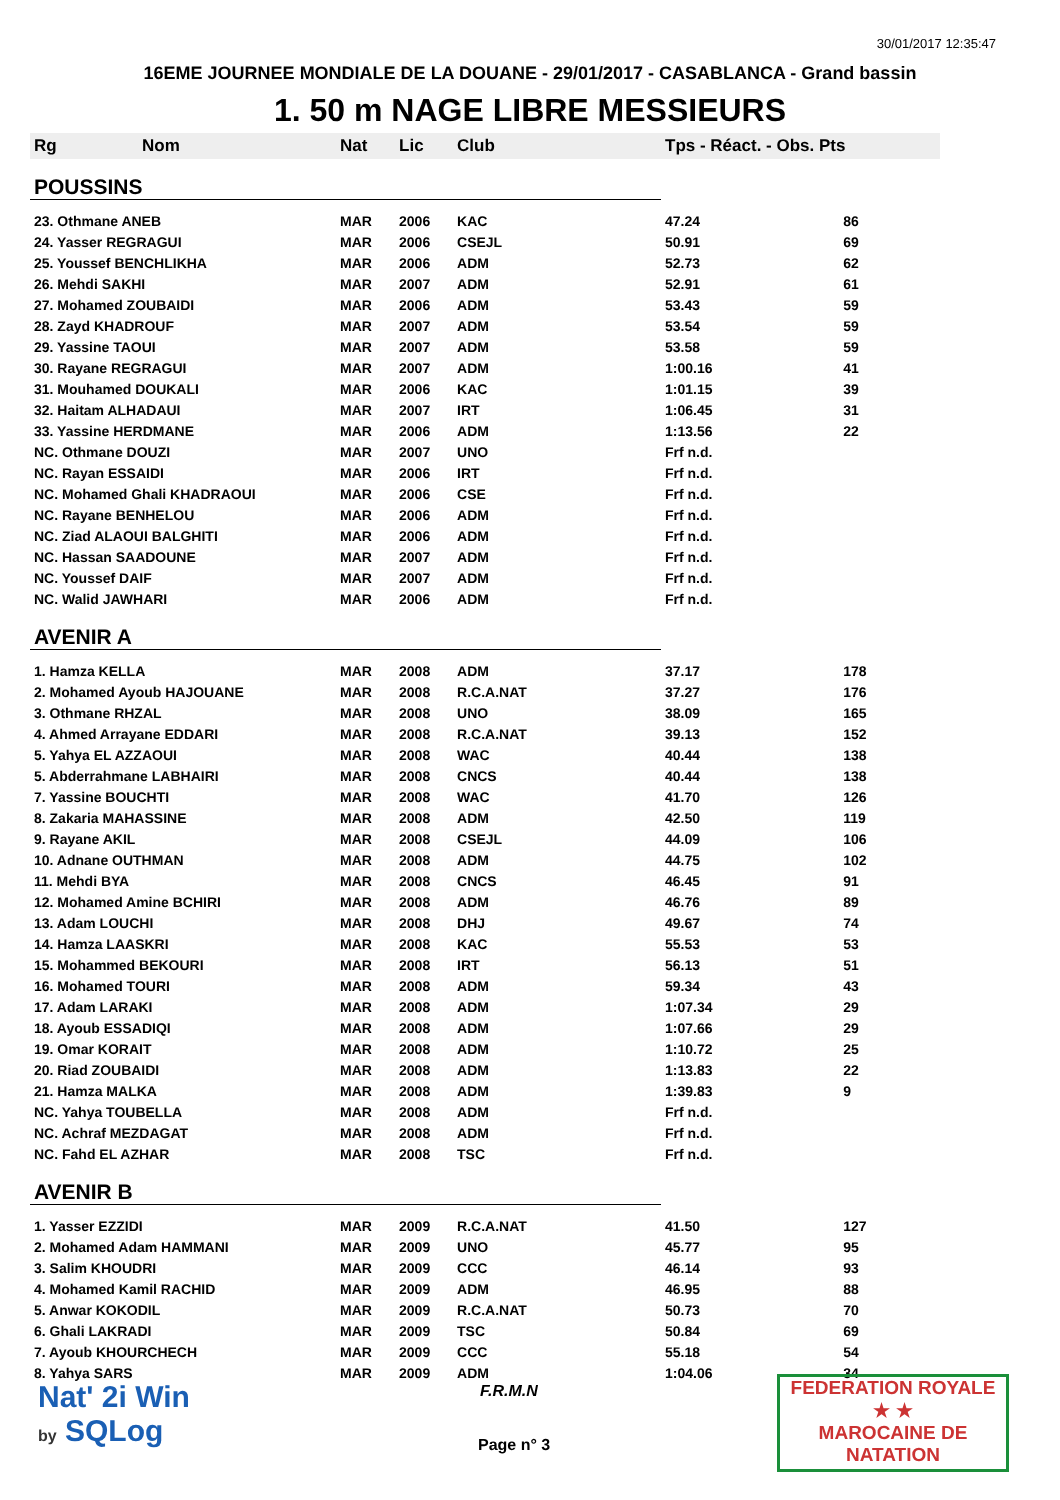30/01/2017 12:35:47
16EME JOURNEE MONDIALE DE LA DOUANE - 29/01/2017 - CASABLANCA - Grand bassin
1. 50 m NAGE LIBRE MESSIEURS
| Rg | Nom | Nat | Lic | Club | Tps - Réact. - Obs. Pts | |
| --- | --- | --- | --- | --- | --- | --- |
| POUSSINS | | | | | | |
| 23. Othmane ANEB | | MAR | 2006 | KAC | 47.24 | 86 |
| 24. Yasser REGRAGUI | | MAR | 2006 | CSEJL | 50.91 | 69 |
| 25. Youssef BENCHLIKHA | | MAR | 2006 | ADM | 52.73 | 62 |
| 26. Mehdi SAKHI | | MAR | 2007 | ADM | 52.91 | 61 |
| 27. Mohamed ZOUBAIDI | | MAR | 2006 | ADM | 53.43 | 59 |
| 28. Zayd KHADROUF | | MAR | 2007 | ADM | 53.54 | 59 |
| 29. Yassine TAOUI | | MAR | 2007 | ADM | 53.58 | 59 |
| 30. Rayane REGRAGUI | | MAR | 2007 | ADM | 1:00.16 | 41 |
| 31. Mouhamed DOUKALI | | MAR | 2006 | KAC | 1:01.15 | 39 |
| 32. Haitam ALHADAUI | | MAR | 2007 | IRT | 1:06.45 | 31 |
| 33. Yassine HERDMANE | | MAR | 2006 | ADM | 1:13.56 | 22 |
| NC. Othmane DOUZI | | MAR | 2007 | UNO | Frf n.d. | |
| NC. Rayan ESSAIDI | | MAR | 2006 | IRT | Frf n.d. | |
| NC. Mohamed Ghali KHADRAOUI | | MAR | 2006 | CSE | Frf n.d. | |
| NC. Rayane BENHELOU | | MAR | 2006 | ADM | Frf n.d. | |
| NC. Ziad ALAOUI BALGHITI | | MAR | 2006 | ADM | Frf n.d. | |
| NC. Hassan SAADOUNE | | MAR | 2007 | ADM | Frf n.d. | |
| NC. Youssef DAIF | | MAR | 2007 | ADM | Frf n.d. | |
| NC. Walid JAWHARI | | MAR | 2006 | ADM | Frf n.d. | |
| AVENIR A | | | | | | |
| 1. Hamza KELLA | | MAR | 2008 | ADM | 37.17 | 178 |
| 2. Mohamed Ayoub HAJOUANE | | MAR | 2008 | R.C.A.NAT | 37.27 | 176 |
| 3. Othmane RHZAL | | MAR | 2008 | UNO | 38.09 | 165 |
| 4. Ahmed Arrayane EDDARI | | MAR | 2008 | R.C.A.NAT | 39.13 | 152 |
| 5. Yahya EL AZZAOUI | | MAR | 2008 | WAC | 40.44 | 138 |
| 5. Abderrahmane LABHAIRI | | MAR | 2008 | CNCS | 40.44 | 138 |
| 7. Yassine BOUCHTI | | MAR | 2008 | WAC | 41.70 | 126 |
| 8. Zakaria MAHASSINE | | MAR | 2008 | ADM | 42.50 | 119 |
| 9. Rayane AKIL | | MAR | 2008 | CSEJL | 44.09 | 106 |
| 10. Adnane OUTHMAN | | MAR | 2008 | ADM | 44.75 | 102 |
| 11. Mehdi BYA | | MAR | 2008 | CNCS | 46.45 | 91 |
| 12. Mohamed Amine BCHIRI | | MAR | 2008 | ADM | 46.76 | 89 |
| 13. Adam LOUCHI | | MAR | 2008 | DHJ | 49.67 | 74 |
| 14. Hamza LAASKRI | | MAR | 2008 | KAC | 55.53 | 53 |
| 15. Mohammed BEKOURI | | MAR | 2008 | IRT | 56.13 | 51 |
| 16. Mohamed TOURI | | MAR | 2008 | ADM | 59.34 | 43 |
| 17. Adam LARAKI | | MAR | 2008 | ADM | 1:07.34 | 29 |
| 18. Ayoub ESSADIQI | | MAR | 2008 | ADM | 1:07.66 | 29 |
| 19. Omar KORAIT | | MAR | 2008 | ADM | 1:10.72 | 25 |
| 20. Riad ZOUBAIDI | | MAR | 2008 | ADM | 1:13.83 | 22 |
| 21. Hamza MALKA | | MAR | 2008 | ADM | 1:39.83 | 9 |
| NC. Yahya TOUBELLA | | MAR | 2008 | ADM | Frf n.d. | |
| NC. Achraf MEZDAGAT | | MAR | 2008 | ADM | Frf n.d. | |
| NC. Fahd EL AZHAR | | MAR | 2008 | TSC | Frf n.d. | |
| AVENIR B | | | | | | |
| 1. Yasser EZZIDI | | MAR | 2009 | R.C.A.NAT | 41.50 | 127 |
| 2. Mohamed Adam HAMMANI | | MAR | 2009 | UNO | 45.77 | 95 |
| 3. Salim KHOUDRI | | MAR | 2009 | CCC | 46.14 | 93 |
| 4. Mohamed Kamil RACHID | | MAR | 2009 | ADM | 46.95 | 88 |
| 5. Anwar KOKODIL | | MAR | 2009 | R.C.A.NAT | 50.73 | 70 |
| 6. Ghali LAKRADI | | MAR | 2009 | TSC | 50.84 | 69 |
| 7. Ayoub KHOURCHECH | | MAR | 2009 | CCC | 55.18 | 54 |
| 8. Yahya SARS | | MAR | 2009 | ADM | 1:04.06 | 34 |
Nat' 2i Win
by SQLog
F.R.M.N
Page n° 3
FEDERATION ROYALE
★ ★
MAROCAINE DE NATATION